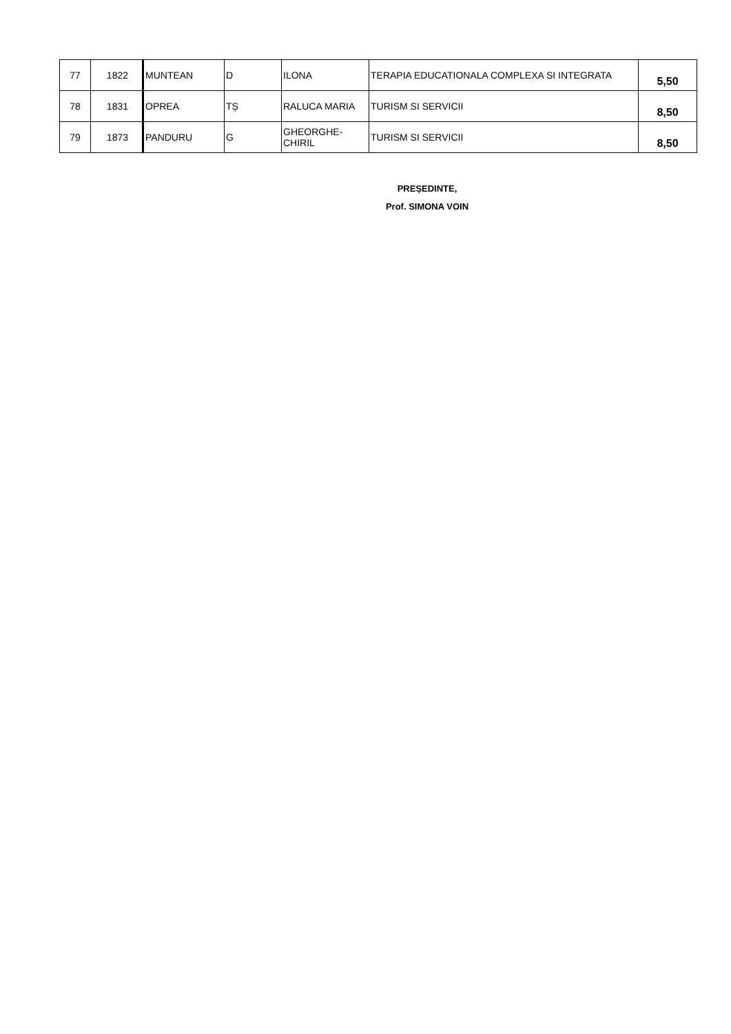| 77 | 1822 | MUNTEAN | D | ILONA | TERAPIA EDUCATIONALA COMPLEXA SI INTEGRATA | 5,50 |
| 78 | 1831 | OPREA | TȘ | RALUCA MARIA | TURISM SI SERVICII | 8,50 |
| 79 | 1873 | PANDURU | G | GHEORGHE-CHIRIL | TURISM SI SERVICII | 8,50 |
PREȘEDINTE,
Prof. SIMONA VOIN